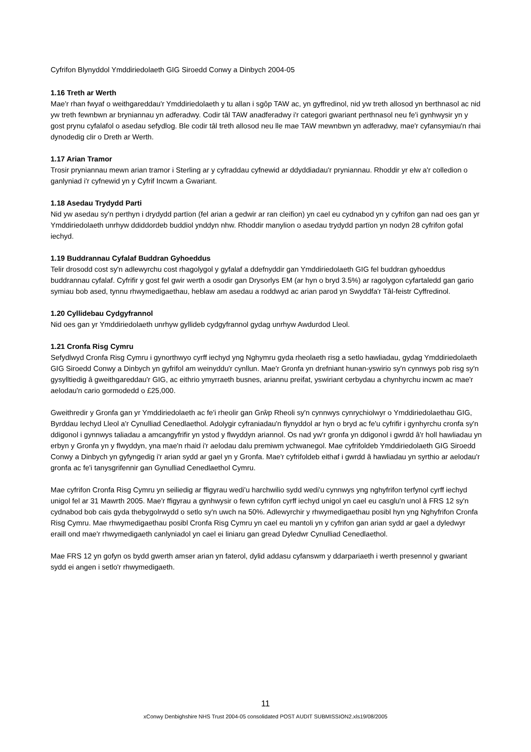Cyfrifon Blynyddol Ymddiriedolaeth GIG Siroedd Conwy a Dinbych 2004-05
1.16 Treth ar Werth
Mae'r rhan fwyaf o weithgareddau'r Ymddiriedolaeth y tu allan i sgôp TAW ac, yn gyffredinol, nid yw treth allosod yn berthnasol ac nid yw treth fewnbwn ar bryniannau yn adferadwy. Codir tâl TAW anadferadwy i'r categori gwariant perthnasol neu fe'i gynhwysir yn y gost prynu cyfalafol o asedau sefydlog. Ble codir tâl treth allosod neu lle mae TAW mewnbwn yn adferadwy, mae'r cyfansymiau'n rhai dynodedig clir o Dreth ar Werth.
1.17 Arian Tramor
Trosir pryniannau mewn arian tramor i Sterling ar y cyfraddau cyfnewid ar ddyddiadau'r pryniannau. Rhoddir yr elw a'r colledion o ganlyniad i'r cyfnewid yn y Cyfrif Incwm a Gwariant.
1.18 Asedau Trydydd Parti
Nid yw asedau sy'n perthyn i drydydd partïon (fel arian a gedwir ar ran cleifion) yn cael eu cydnabod yn y cyfrifon gan nad oes gan yr Ymddiriedolaeth unrhyw ddiddordeb buddiol ynddyn nhw. Rhoddir manylion o asedau trydydd partïon yn nodyn 28 cyfrifon gofal iechyd.
1.19 Buddrannau Cyfalaf Buddran Gyhoeddus
Telir drosodd cost sy'n adlewyrchu cost rhagolygol y gyfalaf a ddefnyddir gan Ymddiriedolaeth GIG fel buddran gyhoeddus buddrannau cyfalaf. Cyfrifir y gost fel gwir werth a osodir gan Drysorlys EM (ar hyn o bryd 3.5%) ar ragolygon cyfartaledd gan gario symiau bob ased, tynnu rhwymedigaethau, heblaw am asedau a roddwyd ac arian parod yn Swyddfa'r Tâl-feistr Cyffredinol.
1.20 Cyllidebau Cydgyfrannol
Nid oes gan yr Ymddiriedolaeth unrhyw gyllideb cydgyfrannol gydag unrhyw Awdurdod Lleol.
1.21 Cronfa Risg Cymru
Sefydlwyd Cronfa Risg Cymru i gynorthwyo cyrff iechyd yng Nghymru gyda rheolaeth risg a setlo hawliadau, gydag Ymddiriedolaeth GIG Siroedd Conwy a Dinbych yn gyfrifol am weinyddu'r cynllun. Mae'r Gronfa yn drefniant hunan-yswirio sy'n cynnwys pob risg sy'n gysylltiedig â gweithgareddau'r GIG, ac eithrio ymyrraeth busnes, ariannu preifat, yswiriant cerbydau a chynhyrchu incwm ac mae'r aelodau'n cario gormodedd o £25,000.
Gweithredir y Gronfa gan yr Ymddiriedolaeth ac fe'i rheolir gan Grŵp Rheoli sy'n cynnwys cynrychiolwyr o Ymddiriedolaethau GIG, Byrddau Iechyd Lleol a'r Cynulliad Cenedlaethol. Adolygir cyfraniadau'n flynyddol ar hyn o bryd ac fe'u cyfrifir i gynhyrchu cronfa sy'n ddigonol i gynnwys taliadau a amcangyfrifir yn ystod y flwyddyn ariannol. Os nad yw'r gronfa yn ddigonol i gwrdd â'r holl hawliadau yn erbyn y Gronfa yn y flwyddyn, yna mae'n rhaid i'r aelodau dalu premiwm ychwanegol. Mae cyfrifoldeb Ymddiriedolaeth GIG Siroedd Conwy a Dinbych yn gyfyngedig i'r arian sydd ar gael yn y Gronfa. Mae'r cyfrifoldeb eithaf i gwrdd â hawliadau yn syrthio ar aelodau'r gronfa ac fe'i tanysgrifennir gan Gynulliad Cenedlaethol Cymru.
Mae cyfrifon Cronfa Risg Cymru yn seiliedig ar ffigyrau wedi'u harchwilio sydd wedi'u cynnwys yng nghyfrifon terfynol cyrff iechyd unigol fel ar 31 Mawrth 2005. Mae'r ffigyrau a gynhwysir o fewn cyfrifon cyrff iechyd unigol yn cael eu casglu'n unol â FRS 12 sy'n cydnabod bob cais gyda thebygolrwydd o setlo sy'n uwch na 50%. Adlewyrchir y rhwymedigaethau posibl hyn yng Nghyfrifon Cronfa Risg Cymru. Mae rhwymedigaethau posibl Cronfa Risg Cymru yn cael eu mantoli yn y cyfrifon gan arian sydd ar gael a dyledwyr eraill ond mae'r rhwymedigaeth canlyniadol yn cael ei liniaru gan gread Dyledwr Cynulliad Cenedlaethol.
Mae FRS 12 yn gofyn os bydd gwerth amser arian yn faterol, dylid addasu cyfanswm y ddarpariaeth i werth presennol y gwariant sydd ei angen i setlo'r rhwymedigaeth.
11
xConwy Denbighshire NHS Trust 2004-05 consolidated POST AUDIT SUBMISSION2.xls19/08/2005